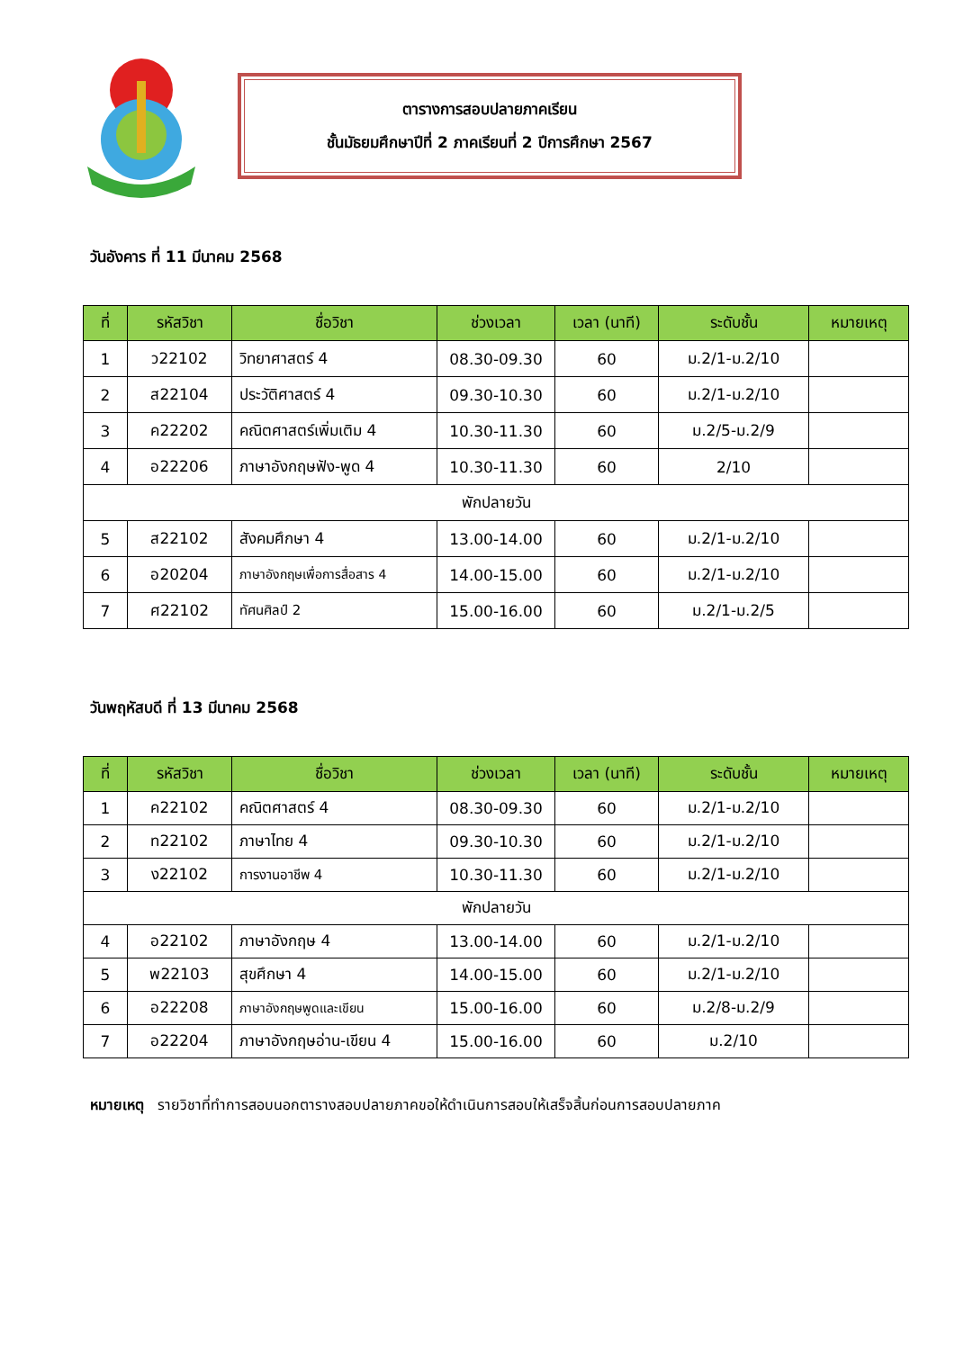ตารางการสอบปลายภาคเรียน
ชั้นมัธยมศึกษาปีที่ 2 ภาคเรียนที่ 2 ปีการศึกษา 2567
วันอังคาร ที่ 11 มีนาคม 2568
| ที่ | รหัสวิชา | ชื่อวิชา | ช่วงเวลา | เวลา (นาที) | ระดับชั้น | หมายเหตุ |
| --- | --- | --- | --- | --- | --- | --- |
| 1 | ว22102 | วิทยาศาสตร์ 4 | 08.30-09.30 | 60 | ม.2/1-ม.2/10 | |
| 2 | ส22104 | ประวัติศาสตร์ 4 | 09.30-10.30 | 60 | ม.2/1-ม.2/10 | |
| 3 | ค22202 | คณิตศาสตร์เพิ่มเติม 4 | 10.30-11.30 | 60 | ม.2/5-ม.2/9 | |
| 4 | อ22206 | ภาษาอังกฤษฟัง-พูด 4 | 10.30-11.30 | 60 | 2/10 | |
| พักปลายวัน | | | | | | |
| 5 | ส22102 | สังคมศึกษา 4 | 13.00-14.00 | 60 | ม.2/1-ม.2/10 | |
| 6 | อ20204 | ภาษาอังกฤษเพื่อการสื่อสาร 4 | 14.00-15.00 | 60 | ม.2/1-ม.2/10 | |
| 7 | ศ22102 | ทัศนศิลป์ 2 | 15.00-16.00 | 60 | ม.2/1-ม.2/5 | |
วันพฤหัสบดี ที่ 13 มีนาคม 2568
| ที่ | รหัสวิชา | ชื่อวิชา | ช่วงเวลา | เวลา (นาที) | ระดับชั้น | หมายเหตุ |
| --- | --- | --- | --- | --- | --- | --- |
| 1 | ค22102 | คณิตศาสตร์ 4 | 08.30-09.30 | 60 | ม.2/1-ม.2/10 | |
| 2 | ท22102 | ภาษาไทย 4 | 09.30-10.30 | 60 | ม.2/1-ม.2/10 | |
| 3 | ง22102 | การงานอาชีพ 4 | 10.30-11.30 | 60 | ม.2/1-ม.2/10 | |
| พักปลายวัน | | | | | | |
| 4 | อ22102 | ภาษาอังกฤษ 4 | 13.00-14.00 | 60 | ม.2/1-ม.2/10 | |
| 5 | พ22103 | สุขศึกษา 4 | 14.00-15.00 | 60 | ม.2/1-ม.2/10 | |
| 6 | อ22208 | ภาษาอังกฤษพูดและเขียน | 15.00-16.00 | 60 | ม.2/8-ม.2/9 | |
| 7 | อ22204 | ภาษาอังกฤษอ่าน-เขียน 4 | 15.00-16.00 | 60 | ม.2/10 | |
หมายเหตุ รายวิชาที่ทำการสอบนอกตารางสอบปลายภาคขอให้ดำเนินการสอบให้เสร็จสิ้นก่อนการสอบปลายภาค